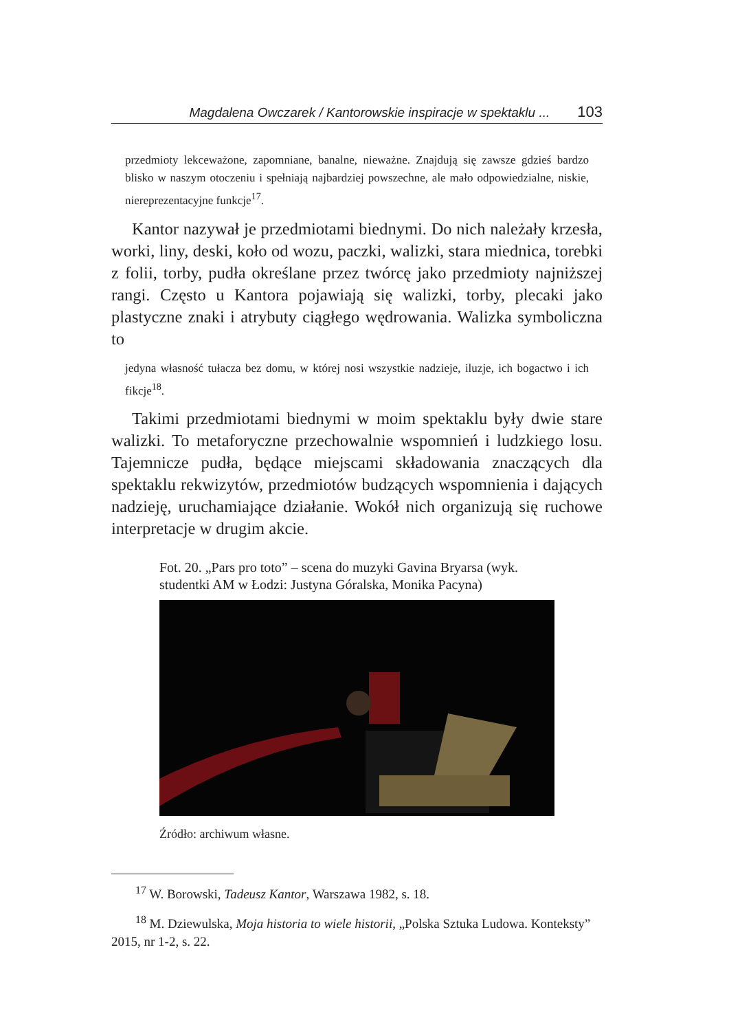Magdalena Owczarek / Kantorowskie inspiracje w spektaklu ... 103
przedmioty lekceważone, zapomniane, banalne, nieważne. Znajdują się zawsze gdzieś bardzo blisko w naszym otoczeniu i spełniają najbardziej powszechne, ale mało odpowiedzialne, niskie, niereprezentacyjne funkcje<sup>17</sup>.
Kantor nazywał je przedmiotami biednymi. Do nich należały krzesła, worki, liny, deski, koło od wozu, paczki, walizki, stara miednica, torebki z folii, torby, pudła określane przez twórcę jako przedmioty najniższej rangi. Często u Kantora pojawiają się walizki, torby, plecaki jako plastyczne znaki i atrybuty ciągłego wędrowania. Walizka symboliczna to
jedyna własność tułacza bez domu, w której nosi wszystkie nadzieje, iluzje, ich bogactwo i ich fikcje<sup>18</sup>.
Takimi przedmiotami biednymi w moim spektaklu były dwie stare walizki. To metaforyczne przechowalnie wspomnień i ludzkiego losu. Tajemnicze pudła, będące miejscami składowania znaczących dla spektaklu rekwizytów, przedmiotów budzących wspomnienia i dających nadzieję, uruchamiające działanie. Wokół nich organizują się ruchowe interpretacje w drugim akcie.
Fot. 20. „Pars pro toto” – scena do muzyki Gavina Bryarsa (wyk. studentki AM w Łodzi: Justyna Góralska, Monika Pacyna)
Źródło: archiwum własne.
<sup>17</sup> W. Borowski, Tadeusz Kantor, Warszawa 1982, s. 18.
<sup>18</sup> M. Dziewulska, Moja historia to wiele historii, „Polska Sztuka Ludowa. Konteksty” 2015, nr 1-2, s. 22.